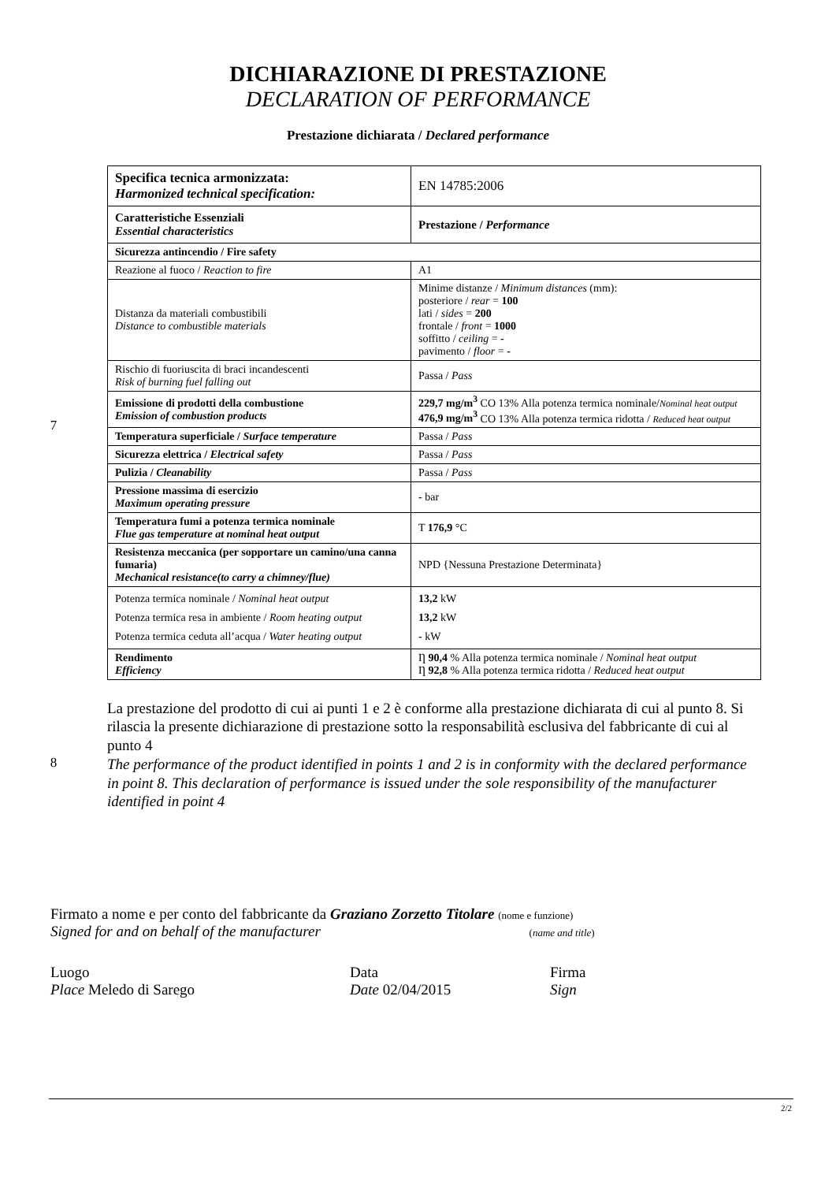DICHIARAZIONE DI PRESTAZIONE
DECLARATION OF PERFORMANCE
Prestazione dichiarata / Declared performance
7
| Specifica tecnica armonizzata: Harmonized technical specification: | EN 14785:2006 |
| Caratteristiche Essenziali Essential characteristics | Prestazione / Performance |
| Sicurezza antincendio / Fire safety | |
| Reazione al fuoco / Reaction to fire | A1 |
| Distanza da materiali combustibili Distance to combustible materials | Minime distanze / Minimum distances (mm): posteriore / rear = 100 lati / sides = 200 frontale / front = 1000 soffitto / ceiling = - pavimento / floor = - |
| Rischio di fuoriuscita di braci incandescenti Risk of burning fuel falling out | Passa / Pass |
| Emissione di prodotti della combustione Emission of combustion products | 229,7 mg/m<sup>3</sup> CO 13% Alla potenza termica nominale/ Nominal heat output 476,9 mg/m<sup>3</sup> CO 13% Alla potenza termica ridotta / Reduced heat output |
| Temperatura superficiale / Surface temperature | Passa / Pass |
| Sicurezza elettrica / Electrical safety | Passa / Pass |
| Pulizia / Cleanability | Passa / Pass |
| Pressione massima di esercizio Maximum operating pressure | - bar |
| Temperatura fumi a potenza termica nominale Flue gas temperature at nominal heat output | T 176,9 °C |
| Resistenza meccanica (per sopportare un camino/una canna fumaria) Mechanical resistance(to carry a chimney/flue) | NPD {Nessuna Prestazione Determinata} |
| Potenza termica nominale / Nominal heat output Potenza termica resa in ambiente / Room heating output Potenza termica ceduta all’acqua / Water heating output | 13,2 kW 13,2 kW - kW |
| Rendimento Efficiency | Ƞ 90,4 % Alla potenza termica nominale / Nominal heat output Ƞ 92,8 % Alla potenza termica ridotta / Reduced heat output |
8
La prestazione del prodotto di cui ai punti 1 e 2 è conforme alla prestazione dichiarata di cui al punto 8. Si rilascia la presente dichiarazione di prestazione sotto la responsabilità esclusiva del fabbricante di cui al punto 4
The performance of the product identified in points 1 and 2 is in conformity with the declared performance in point 8. This declaration of performance is issued under the sole responsibility of the manufacturer identified in point 4
Firmato a nome e per conto del fabbricante da Graziano Zorzetto Titolare (nome e funzione)
Signed for and on behalf of the manufacturer (name and title)
Luogo
Place Meledo di Sarego
Data
Date 02/04/2015
Firma
Sign
2/2